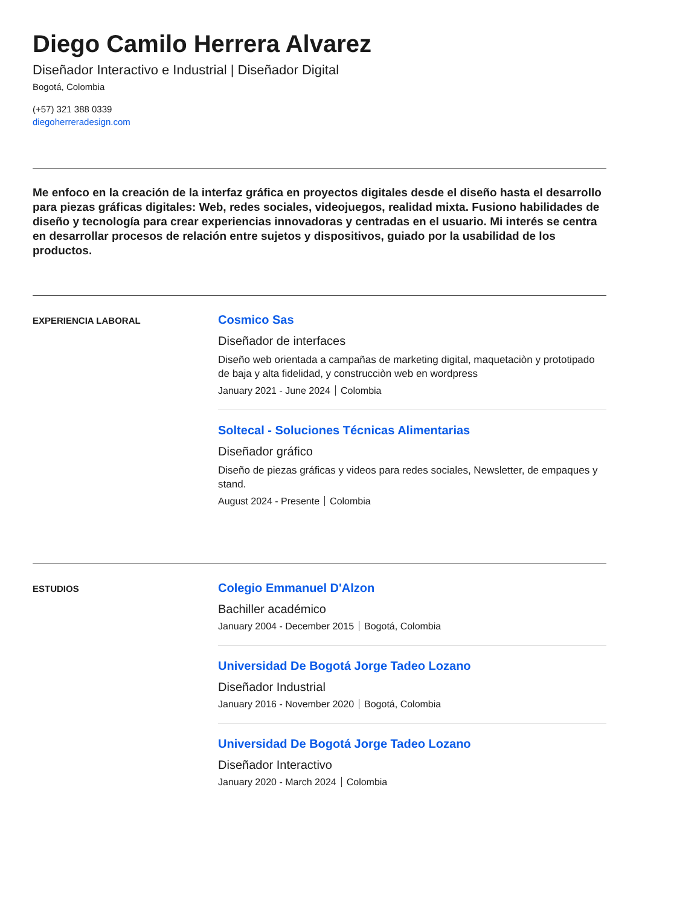Diego Camilo Herrera Alvarez
Diseñador Interactivo e Industrial | Diseñador Digital
Bogotá, Colombia
(+57) 321 388 0339
diegoherreradesign.com
Me enfoco en la creación de la interfaz gráfica en proyectos digitales desde el diseño hasta el desarrollo para piezas gráficas digitales: Web, redes sociales, videojuegos, realidad mixta. Fusiono habilidades de diseño y tecnología para crear experiencias innovadoras y centradas en el usuario. Mi interés se centra en desarrollar procesos de relación entre sujetos y dispositivos, guiado por la usabilidad de los productos.
EXPERIENCIA LABORAL
Cosmico Sas
Diseñador de interfaces
Diseño web orientada a campañas de marketing digital, maquetaciòn y prototipado de baja y alta fidelidad, y construcciòn web en wordpress
January 2021 - June 2024 Colombia
Soltecal - Soluciones Técnicas Alimentarias
Diseñador gráfico
Diseño de piezas gráficas y videos para redes sociales, Newsletter, de empaques y stand.
August 2024 - Presente Colombia
ESTUDIOS
Colegio Emmanuel D'Alzon
Bachiller académico
January 2004 - December 2015 Bogotá, Colombia
Universidad De Bogotá Jorge Tadeo Lozano
Diseñador Industrial
January 2016 - November 2020 Bogotá, Colombia
Universidad De Bogotá Jorge Tadeo Lozano
Diseñador Interactivo
January 2020 - March 2024 Colombia